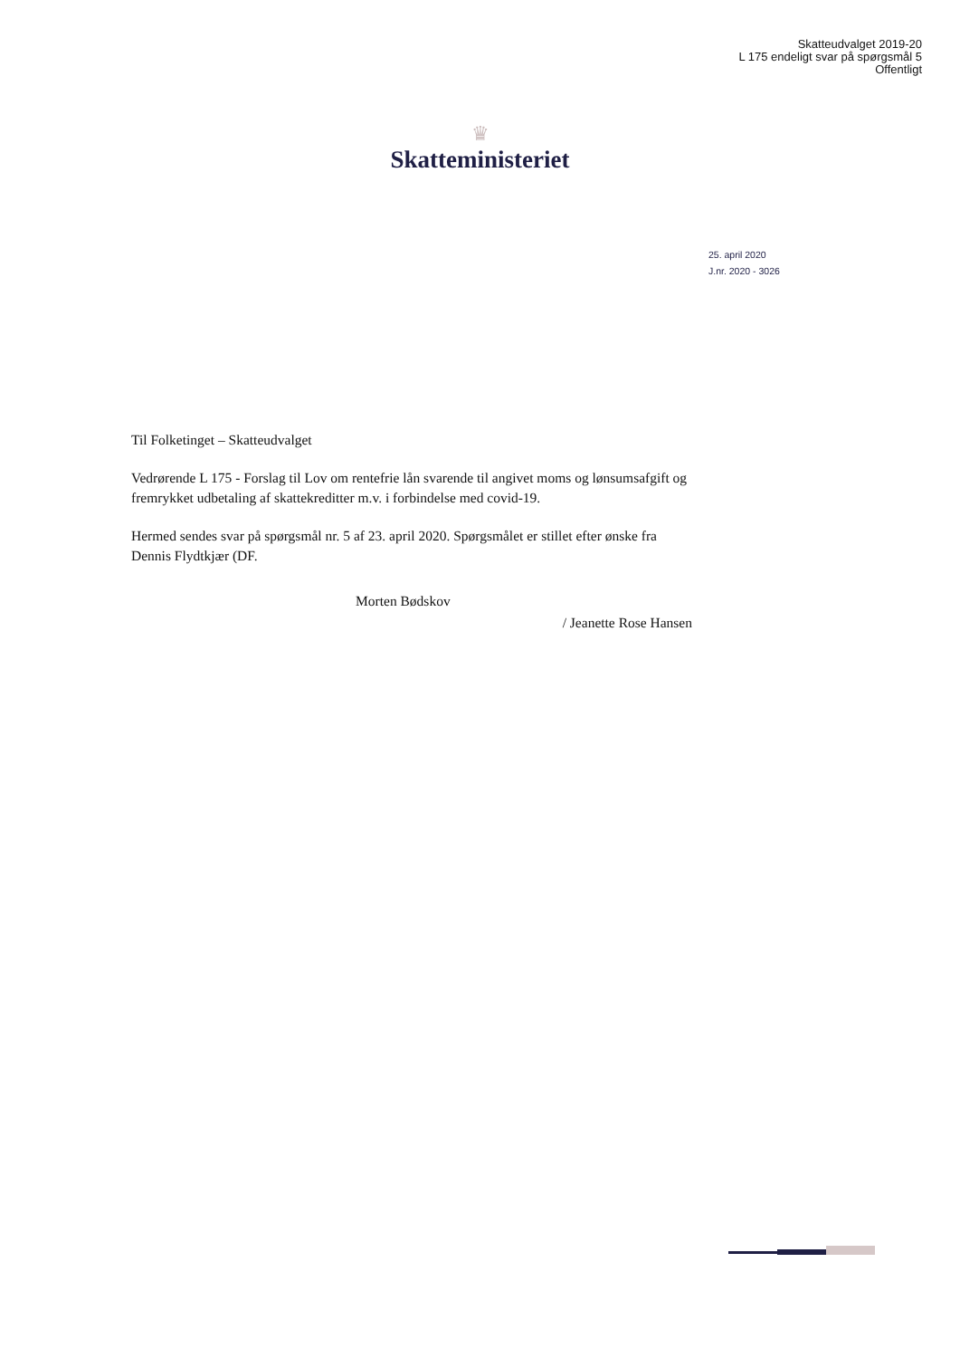Skatteudvalget 2019-20
L 175 endeligt svar på spørgsmål 5
Offentligt
♛
Skatteministeriet
25. april 2020
J.nr. 2020 - 3026
Til Folketinget – Skatteudvalget
Vedrørende L 175 - Forslag til Lov om rentefrie lån svarende til angivet moms og løn­sumsafgift og fremrykket udbetaling af skattekreditter m.v. i forbindelse med covid-19.
Hermed sendes svar på spørgsmål nr. 5 af 23. april 2020. Spørgsmålet er stillet efter ønske fra Dennis Flydtkjær (DF.
Morten Bødskov
/ Jeanette Rose Hansen